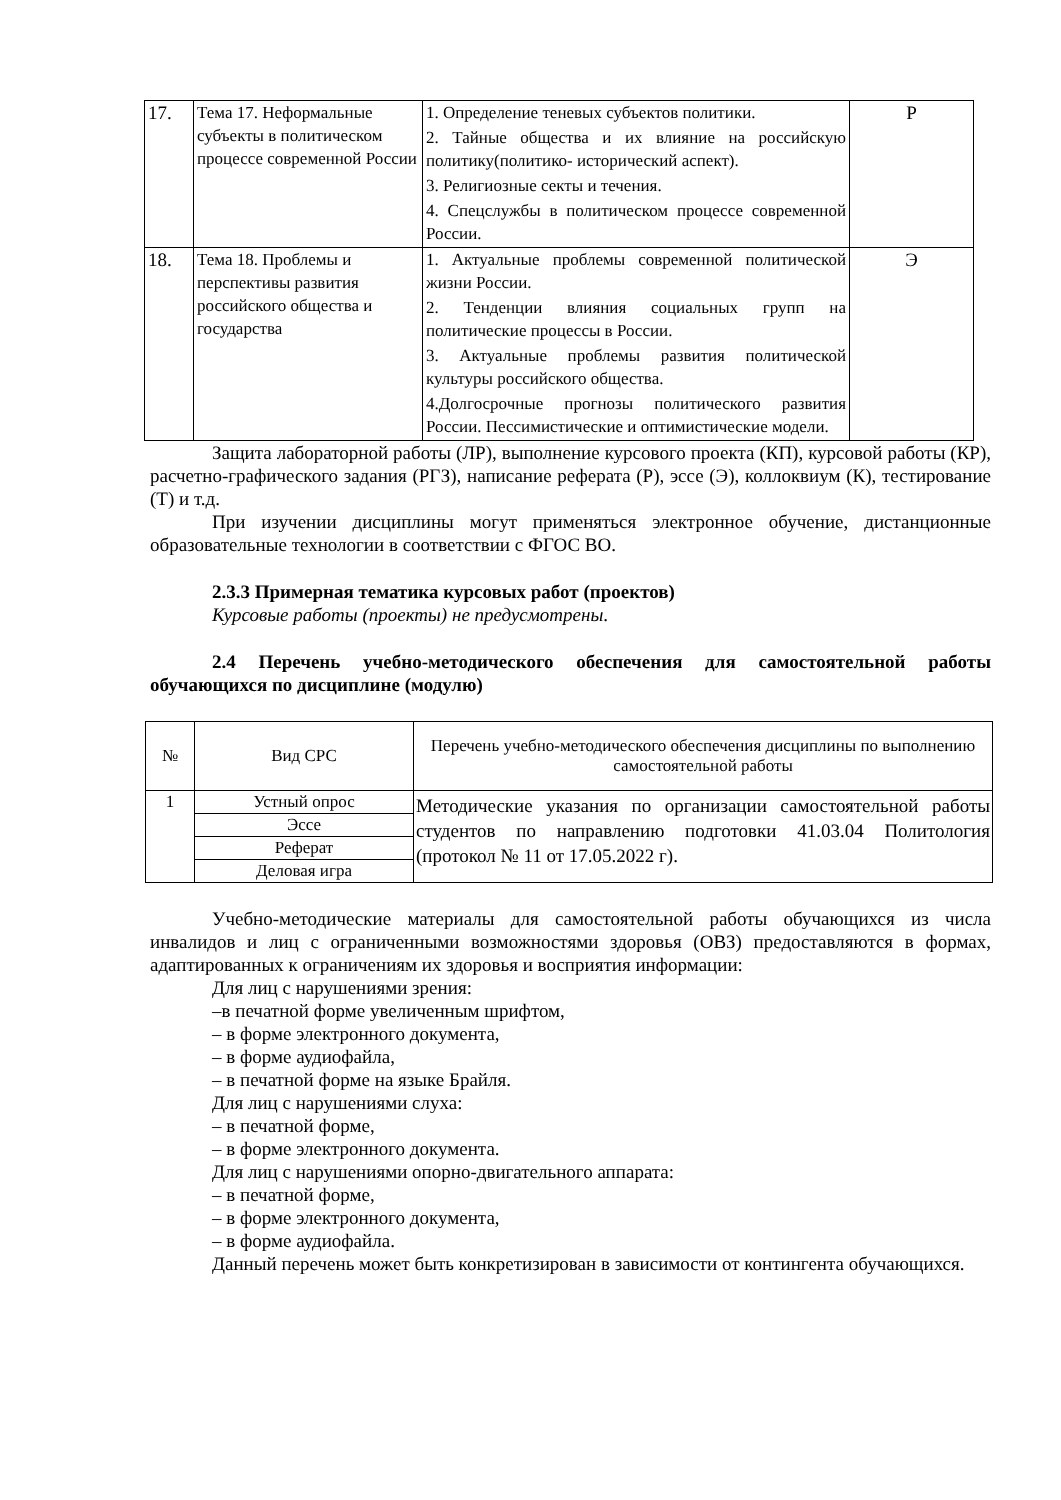| 17. | Тема 17. Неформальные субъекты в политическом процессе современной России | 1. Определение теневых субъектов политики. 2. Тайные общества и их влияние на российскую политику(политико- исторический аспект). 3. Религиозные секты и течения. 4. Спецслужбы в политическом процессе современной России. | Р |
| 18. | Тема 18. Проблемы и перспективы развития российского общества и государства | 1. Актуальные проблемы современной политической жизни России. 2. Тенденции влияния социальных групп на политические процессы в России. 3. Актуальные проблемы развития политической культуры российского общества. 4.Долгосрочные прогнозы политического развития России. Пессимистические и оптимистические модели. | Э |
Защита лабораторной работы (ЛР), выполнение курсового проекта (КП), курсовой работы (КР), расчетно-графического задания (РГЗ), написание реферата (Р), эссе (Э), коллоквиум (К), тестирование (Т) и т.д.
При изучении дисциплины могут применяться электронное обучение, дистанционные образовательные технологии в соответствии с ФГОС ВО.
2.3.3 Примерная тематика курсовых работ (проектов)
Курсовые работы (проекты) не предусмотрены.
2.4 Перечень учебно-методического обеспечения для самостоятельной работы обучающихся по дисциплине (модулю)
| № | Вид СРС | Перечень учебно-методического обеспечения дисциплины по выполнению самостоятельной работы |
| --- | --- | --- |
| 1 | Устный опрос | Методические указания по организации самостоятельной работы студентов по направлению подготовки 41.03.04 Политология (протокол № 11 от 17.05.2022 г). |
| | Эссе | |
| | Реферат | |
| | Деловая игра | |
Учебно-методические материалы для самостоятельной работы обучающихся из числа инвалидов и лиц с ограниченными возможностями здоровья (ОВЗ) предоставляются в формах, адаптированных к ограничениям их здоровья и восприятия информации:
Для лиц с нарушениями зрения:
–в печатной форме увеличенным шрифтом,
– в форме электронного документа,
– в форме аудиофайла,
– в печатной форме на языке Брайля.
Для лиц с нарушениями слуха:
– в печатной форме,
– в форме электронного документа.
Для лиц с нарушениями опорно-двигательного аппарата:
– в печатной форме,
– в форме электронного документа,
– в форме аудиофайла.
Данный перечень может быть конкретизирован в зависимости от контингента обучающихся.